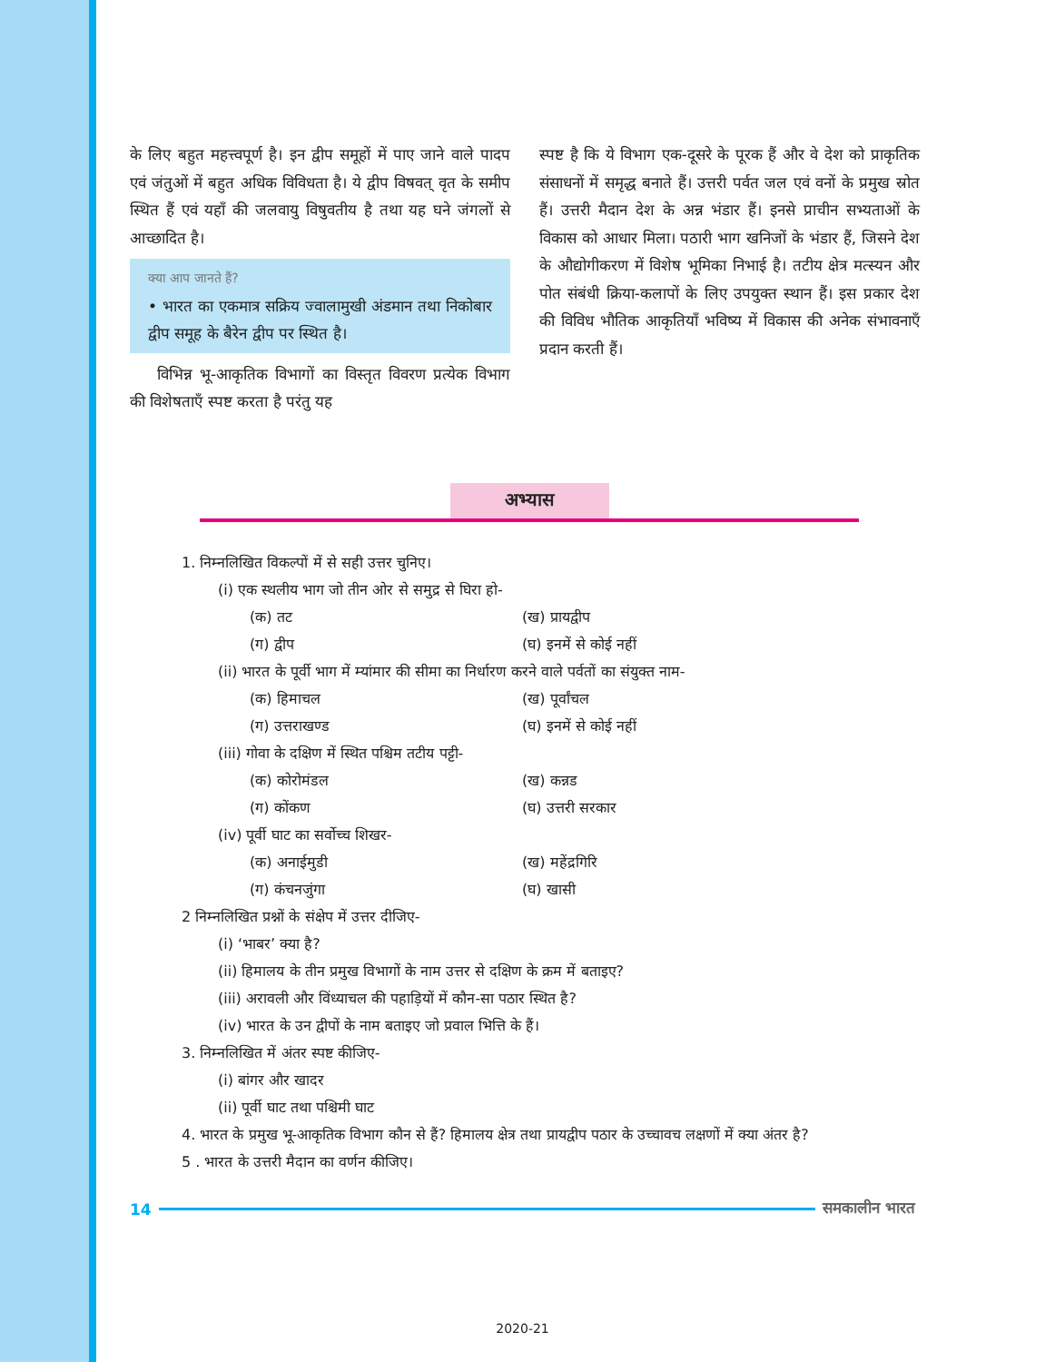के लिए बहुत महत्त्वपूर्ण है। इन द्वीप समूहों में पाए जाने वाले पादप एवं जंतुओं में बहुत अधिक विविधता है। ये द्वीप विषवत् वृत के समीप स्थित हैं एवं यहाँ की जलवायु विषुवतीय है तथा यह घने जंगलों से आच्छादित है।
क्या आप जानते हैं?
• भारत का एकमात्र सक्रिय ज्वालामुखी अंडमान तथा निकोबार द्वीप समूह के बैरेन द्वीप पर स्थित है।
विभिन्न भू-आकृतिक विभागों का विस्तृत विवरण प्रत्येक विभाग की विशेषताएँ स्पष्ट करता है परंतु यह
स्पष्ट है कि ये विभाग एक-दूसरे के पूरक हैं और वे देश को प्राकृतिक संसाधनों में समृद्ध बनाते हैं। उत्तरी पर्वत जल एवं वनों के प्रमुख स्रोत हैं। उत्तरी मैदान देश के अन्न भंडार हैं। इनसे प्राचीन सभ्यताओं के विकास को आधार मिला। पठारी भाग खनिजों के भंडार हैं, जिसने देश के औद्योगीकरण में विशेष भूमिका निभाई है। तटीय क्षेत्र मत्स्यन और पोत संबंधी क्रिया-कलापों के लिए उपयुक्त स्थान हैं। इस प्रकार देश की विविध भौतिक आकृतियाँ भविष्य में विकास की अनेक संभावनाएँ प्रदान करती हैं।
अभ्यास
1. निम्नलिखित विकल्पों में से सही उत्तर चुनिए।
(i) एक स्थलीय भाग जो तीन ओर से समुद्र से घिरा हो-
(क) तट (ख) प्रायद्वीप
(ग) द्वीप (घ) इनमें से कोई नहीं
(ii) भारत के पूर्वी भाग में म्यांमार की सीमा का निर्धारण करने वाले पर्वतों का संयुक्त नाम-
(क) हिमाचल (ख) पूर्वांचल
(ग) उत्तराखण्ड (घ) इनमें से कोई नहीं
(iii) गोवा के दक्षिण में स्थित पश्चिम तटीय पट्टी-
(क) कोरोमंडल (ख) कन्नड
(ग) कोंकण (घ) उत्तरी सरकार
(iv) पूर्वी घाट का सर्वोच्च शिखर-
(क) अनाईमुडी (ख) महेंद्रगिरि
(ग) कंचनजुंगा (घ) खासी
2 निम्नलिखित प्रश्नों के संक्षेप में उत्तर दीजिए-
(i) ‘भाबर’ क्या है?
(ii) हिमालय के तीन प्रमुख विभागों के नाम उत्तर से दक्षिण के क्रम में बताइए?
(iii) अरावली और विंध्याचल की पहाड़ियों में कौन-सा पठार स्थित है?
(iv) भारत के उन द्वीपों के नाम बताइए जो प्रवाल भित्ति के हैं।
3. निम्नलिखित में अंतर स्पष्ट कीजिए-
(i) बांगर और खादर
(ii) पूर्वी घाट तथा पश्चिमी घाट
4. भारत के प्रमुख भू-आकृतिक विभाग कौन से हैं? हिमालय क्षेत्र तथा प्रायद्वीप पठार के उच्चावच लक्षणों में क्या अंतर है?
5 . भारत के उत्तरी मैदान का वर्णन कीजिए।
14 समकालीन भारत
2020-21